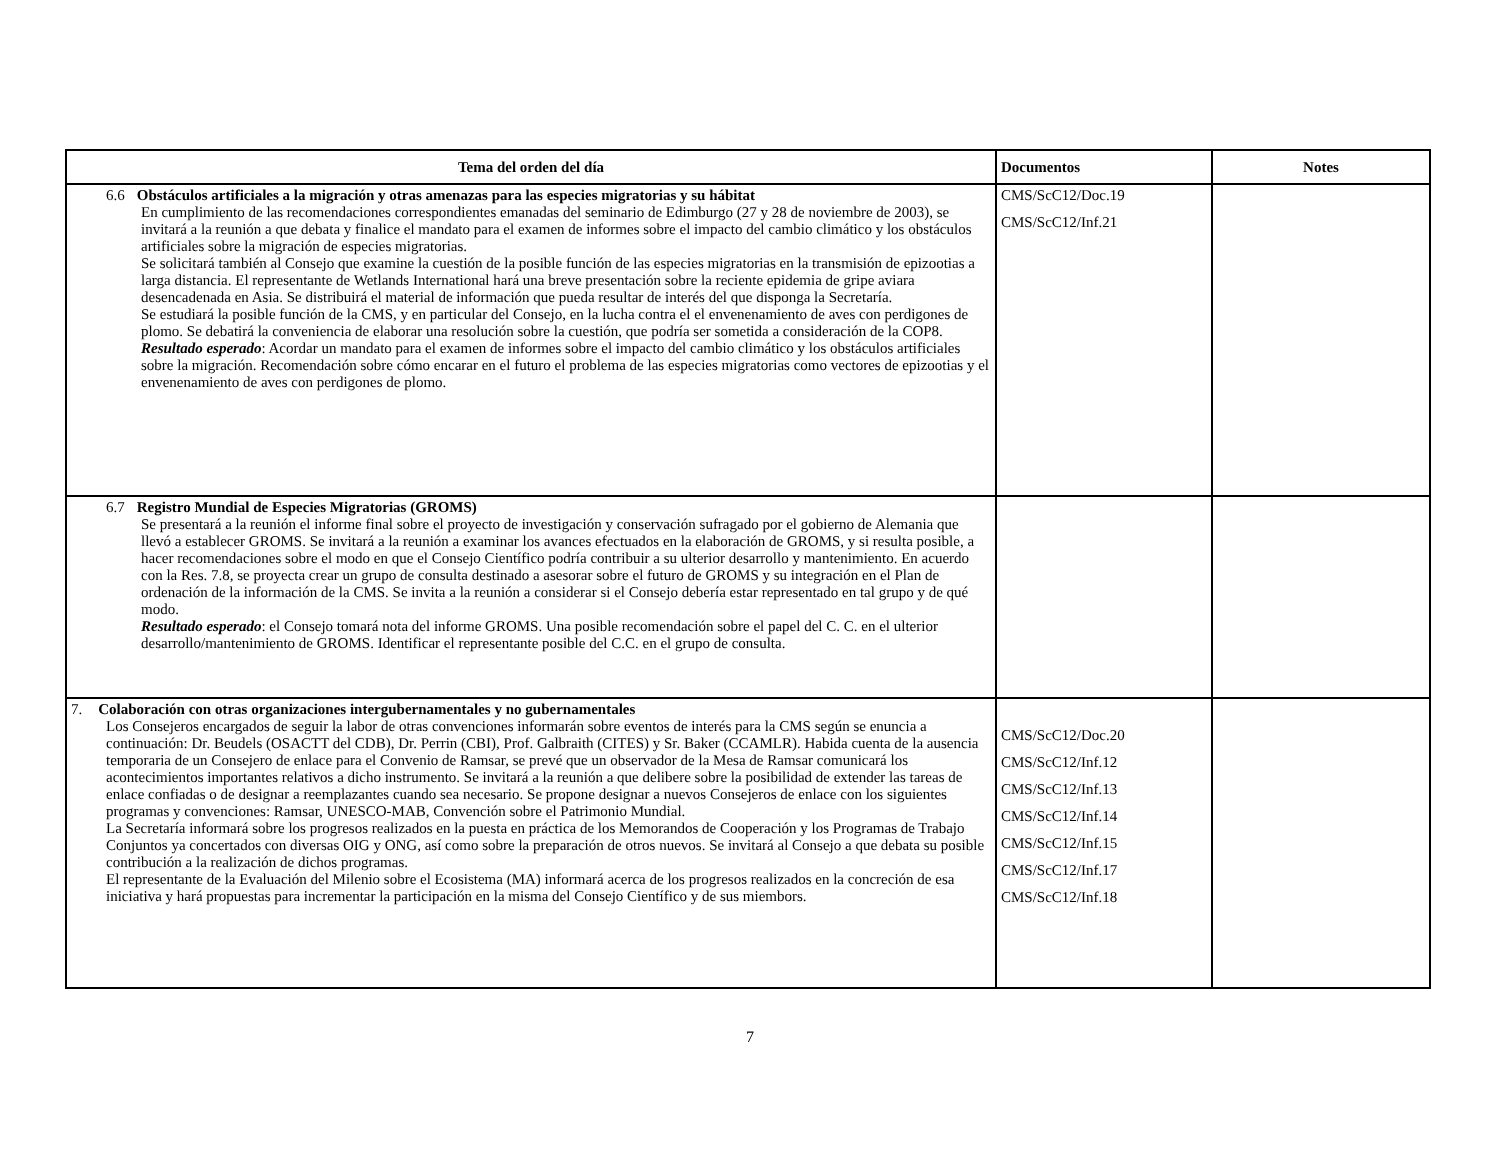| Tema del orden del día | Documentos | Notes |
| --- | --- | --- |
| 6.6 Obstáculos artificiales a la migración y otras amenazas para las especies migratorias y su hábitat En cumplimiento de las recomendaciones correspondientes emanadas del seminario de Edimburgo (27 y 28 de noviembre de 2003), se invitará a la reunión a que debata y finalice el mandato para el examen de informes sobre el impacto del cambio climático y los obstáculos artificiales sobre la migración de especies migratorias. Se solicitará también al Consejo que examine la cuestión de la posible función de las especies migratorias en la transmisión de epizootias a larga distancia. El representante de Wetlands International hará una breve presentación sobre la reciente epidemia de gripe aviara desencadenada en Asia. Se distribuirá el material de información que pueda resultar de interés del que disponga la Secretaría. Se estudiará la posible función de la CMS, y en particular del Consejo, en la lucha contra el el envenenamiento de aves con perdigones de plomo. Se debatirá la conveniencia de elaborar una resolución sobre la cuestión, que podría ser sometida a consideración de la COP8. Resultado esperado : Acordar un mandato para el examen de informes sobre el impacto del cambio climático y los obstáculos artificiales sobre la migración. Recomendación sobre cómo encarar en el futuro el problema de las especies migratorias como vectores de epizootias y el envenenamiento de aves con perdigones de plomo. | CMS/ScC12/Doc.19 CMS/ScC12/Inf.21 | |
| 6.7 Registro Mundial de Especies Migratorias (GROMS) Se presentará a la reunión el informe final sobre el proyecto de investigación y conservación sufragado por el gobierno de Alemania que llevó a establecer GROMS. Se invitará a la reunión a examinar los avances efectuados en la elaboración de GROMS, y si resulta posible, a hacer recomendaciones sobre el modo en que el Consejo Científico podría contribuir a su ulterior desarrollo y mantenimiento. En acuerdo con la Res. 7.8, se proyecta crear un grupo de consulta destinado a asesorar sobre el futuro de GROMS y su integración en el Plan de ordenación de la información de la CMS. Se invita a la reunión a considerar si el Consejo debería estar representado en tal grupo y de qué modo. Resultado esperado : el Consejo tomará nota del informe GROMS. Una posible recomendación sobre el papel del C. C. en el ulterior desarrollo/mantenimiento de GROMS. Identificar el representante posible del C.C. en el grupo de consulta. | | |
| 7. Colaboración con otras organizaciones intergubernamentales y no gubernamentales Los Consejeros encargados de seguir la labor de otras convenciones informarán sobre eventos de interés para la CMS según se enuncia a continuación: Dr. Beudels (OSACTT del CDB), Dr. Perrin (CBI), Prof. Galbraith (CITES) y Sr. Baker (CCAMLR). Habida cuenta de la ausencia temporaria de un Consejero de enlace para el Convenio de Ramsar, se prevé que un observador de la Mesa de Ramsar comunicará los acontecimientos importantes relativos a dicho instrumento. Se invitará a la reunión a que delibere sobre la posibilidad de extender las tareas de enlace confiadas o de designar a reemplazantes cuando sea necesario. Se propone designar a nuevos Consejeros de enlace con los siguientes programas y convenciones: Ramsar, UNESCO-MAB, Convención sobre el Patrimonio Mundial. La Secretaría informará sobre los progresos realizados en la puesta en práctica de los Memorandos de Cooperación y los Programas de Trabajo Conjuntos ya concertados con diversas OIG y ONG, así como sobre la preparación de otros nuevos. Se invitará al Consejo a que debata su posible contribución a la realización de dichos programas. El representante de la Evaluación del Milenio sobre el Ecosistema (MA) informará acerca de los progresos realizados en la concreción de esa iniciativa y hará propuestas para incrementar la participación en la misma del Consejo Científico y de sus miembors. | CMS/ScC12/Doc.20 CMS/ScC12/Inf.12 CMS/ScC12/Inf.13 CMS/ScC12/Inf.14 CMS/ScC12/Inf.15 CMS/ScC12/Inf.17 CMS/ScC12/Inf.18 | |
7